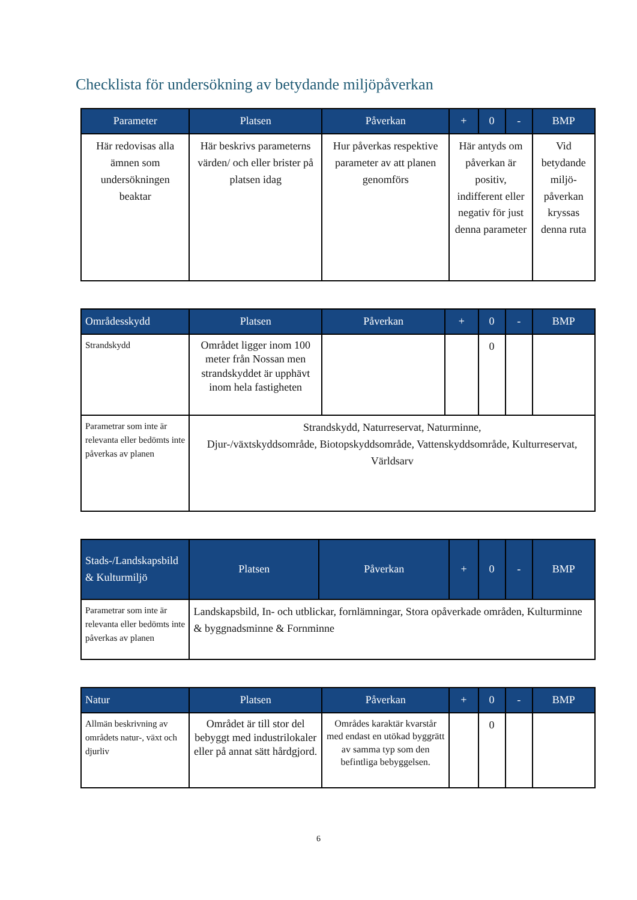Checklista för undersökning av betydande miljöpåverkan
| Parameter | Platsen | Påverkan | + | 0 | - | BMP |
| --- | --- | --- | --- | --- | --- | --- |
| Här redovisas alla ämnen som undersökningen beaktar | Här beskrivs parameterns värden/ och eller brister på platsen idag | Hur påverkas respektive parameter av att planen genomförs | Här antyds om påverkan är positiv, indifferent eller negativ för just denna parameter | | | Vid betydande miljö-påverkan kryssas denna ruta |
| Områdesskydd | Platsen | Påverkan | + | 0 | - | BMP |
| --- | --- | --- | --- | --- | --- | --- |
| Strandskydd | Området ligger inom 100 meter från Nossan men strandskyddet är upphävt inom hela fastigheten | | | 0 | | |
| Parametrar som inte är relevanta eller bedömts inte påverkas av planen | Strandskydd, Naturreservat, Naturminne, Djur-/växtskyddsområde, Biotopskyddsområde, Vattenskyddsområde, Kulturreservat, Världsarv | | | | | |
| Stads-/Landskapsbild & Kulturmiljö | Platsen | Påverkan | + | 0 | - | BMP |
| --- | --- | --- | --- | --- | --- | --- |
| Parametrar som inte är relevanta eller bedömts inte påverkas av planen | Landskapsbild, In- och utblickar, fornlämningar, Stora opåverkade områden, Kulturminne & byggnadsminne & Fornminne | | | | | |
| Natur | Platsen | Påverkan | + | 0 | - | BMP |
| --- | --- | --- | --- | --- | --- | --- |
| Allmän beskrivning av områdets natur-, växt och djurliv | Området är till stor del bebyggt med industrilokaler eller på annat sätt hårdgjord. | Områdes karaktär kvarstår med endast en utökad byggrätt av samma typ som den befintliga bebyggelsen. | | 0 | | |
6